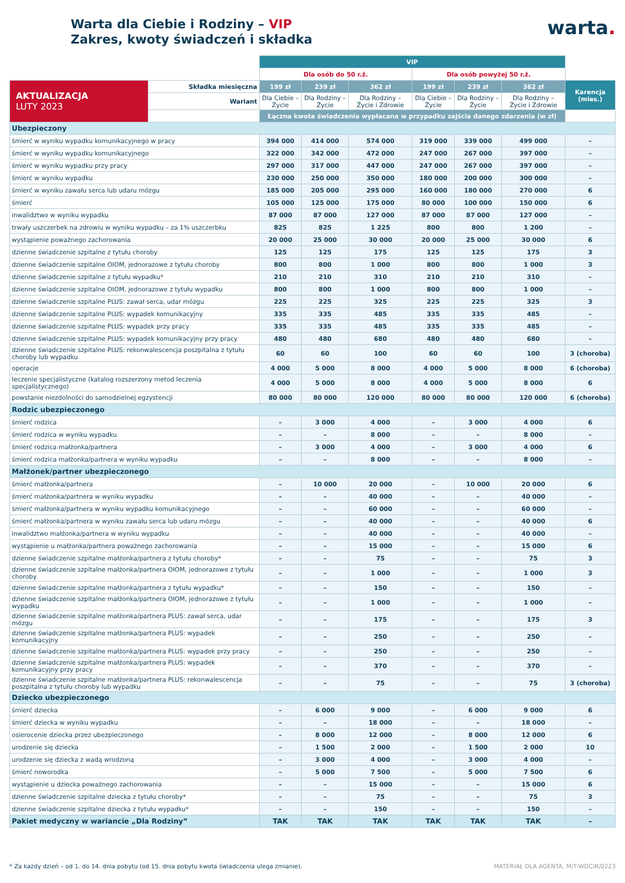Warta dla Ciebie i Rodziny – VIP
Zakres, kwoty świadczeń i składka
warta.
| | | VIP | | | | | | |
| --- | --- | --- | --- | --- | --- | --- | --- | --- |
| | | Dla osób do 50 r.ż. | | | Dla osób powyżej 50 r.ż. | | | |
| AKTUALIZACJA LUTY 2023 | Składka miesięczna | 199 zł | 239 zł | 362 zł | 199 zł | 239 zł | 362 zł | Karencja (mies.) |
| | Wariant | Dla Ciebie – Życie | Dla Rodziny – Życie | Dla Rodziny – Życie i Zdrowie | Dla Ciebie – Życie | Dla Rodziny – Życie | Dla Rodziny – Życie i Zdrowie | |
| | | Łączna kwota świadczenia wypłacana w przypadku zajścia danego zdarzenia (w zł) | | | | | | |
| Ubezpieczony | | | | | | | | |
| śmierć w wyniku wypadku komunikacyjnego w pracy | | 394 000 | 414 000 | 574 000 | 319 000 | 339 000 | 499 000 | – |
| śmierć w wyniku wypadku komunikacyjnego | | 322 000 | 342 000 | 472 000 | 247 000 | 267 000 | 397 000 | – |
| śmierć w wyniku wypadku przy pracy | | 297 000 | 317 000 | 447 000 | 247 000 | 267 000 | 397 000 | – |
| śmierć w wyniku wypadku | | 230 000 | 250 000 | 350 000 | 180 000 | 200 000 | 300 000 | – |
| śmierć w wyniku zawału serca lub udaru mózgu | | 185 000 | 205 000 | 295 000 | 160 000 | 180 000 | 270 000 | 6 |
| śmierć | | 105 000 | 125 000 | 175 000 | 80 000 | 100 000 | 150 000 | 6 |
| inwalidztwo w wyniku wypadku | | 87 000 | 87 000 | 127 000 | 87 000 | 87 000 | 127 000 | – |
| trwały uszczerbek na zdrowiu w wyniku wypadku – za 1% uszczerbku | | 825 | 825 | 1 225 | 800 | 800 | 1 200 | – |
| wystąpienie poważnego zachorowania | | 20 000 | 25 000 | 30 000 | 20 000 | 25 000 | 30 000 | 6 |
| dzienne świadczenie szpitalne z tytułu choroby | | 125 | 125 | 175 | 125 | 125 | 175 | 3 |
| dzienne świadczenie szpitalne OIOM, jednorazowe z tytułu choroby | | 800 | 800 | 1 000 | 800 | 800 | 1 000 | 3 |
| dzienne świadczenie szpitalne z tytułu wypadku* | | 210 | 210 | 310 | 210 | 210 | 310 | – |
| dzienne świadczenie szpitalne OIOM, jednorazowe z tytułu wypadku | | 800 | 800 | 1 000 | 800 | 800 | 1 000 | – |
| dzienne świadczenie szpitalne PLUS: zawał serca, udar mózgu | | 225 | 225 | 325 | 225 | 225 | 325 | 3 |
| dzienne świadczenie szpitalne PLUS: wypadek komunikacyjny | | 335 | 335 | 485 | 335 | 335 | 485 | – |
| dzienne świadczenie szpitalne PLUS: wypadek przy pracy | | 335 | 335 | 485 | 335 | 335 | 485 | – |
| dzienne świadczenie szpitalne PLUS: wypadek komunikacyjny przy pracy | | 480 | 480 | 680 | 480 | 480 | 680 | – |
| dzienne świadczenie szpitalne PLUS: rekonwalescencja poszpitalna z tytułu choroby lub wypadku | | 60 | 60 | 100 | 60 | 60 | 100 | 3 (choroba) |
| operacje | | 4 000 | 5 000 | 8 000 | 4 000 | 5 000 | 8 000 | 6 (choroba) |
| leczenie specjalistyczne (katalog rozszerzony metod leczenia specjalistycznego) | | 4 000 | 5 000 | 8 000 | 4 000 | 5 000 | 8 000 | 6 |
| powstanie niezdolności do samodzielnej egzystencji | | 80 000 | 80 000 | 120 000 | 80 000 | 80 000 | 120 000 | 6 (choroba) |
| Rodzic ubezpieczonego | | | | | | | | |
| śmierć rodzica | | – | 3 000 | 4 000 | – | 3 000 | 4 000 | 6 |
| śmierć rodzica w wyniku wypadku | | – | – | 8 000 | – | – | 8 000 | – |
| śmierć rodzica małżonka/partnera | | – | 3 000 | 4 000 | – | 3 000 | 4 000 | 6 |
| śmierć rodzica małżonka/partnera w wyniku wypadku | | – | – | 8 000 | – | – | 8 000 | – |
| Małżonek/partner ubezpieczonego | | | | | | | | |
| śmierć małżonka/partnera | | – | 10 000 | 20 000 | – | 10 000 | 20 000 | 6 |
| śmierć małżonka/partnera w wyniku wypadku | | – | – | 40 000 | – | – | 40 000 | – |
| śmierć małżonka/partnera w wyniku wypadku komunikacyjnego | | – | – | 60 000 | – | – | 60 000 | – |
| śmierć małżonka/partnera w wyniku zawału serca lub udaru mózgu | | – | – | 40 000 | – | – | 40 000 | 6 |
| inwalidztwo małżonka/partnera w wyniku wypadku | | – | – | 40 000 | – | – | 40 000 | – |
| wystąpienie u małżonka/partnera poważnego zachorowania | | – | – | 15 000 | – | – | 15 000 | 6 |
| dzienne świadczenie szpitalne małżonka/partnera z tytułu choroby* | | – | – | 75 | – | – | 75 | 3 |
| dzienne świadczenie szpitalne małżonka/partnera OIOM, jednorazowe z tytułu choroby | | – | – | 1 000 | – | – | 1 000 | 3 |
| dzienne świadczenie szpitalne małżonka/partnera z tytułu wypadku* | | – | – | 150 | – | – | 150 | – |
| dzienne świadczenie szpitalne małżonka/partnera OIOM, jednorazowe z tytułu wypadku | | – | – | 1 000 | – | – | 1 000 | – |
| dzienne świadczenie szpitalne małżonka/partnera PLUS: zawał serca, udar mózgu | | – | – | 175 | – | – | 175 | 3 |
| dzienne świadczenie szpitalne małżonka/partnera PLUS: wypadek komunikacyjny | | – | – | 250 | – | – | 250 | – |
| dzienne świadczenie szpitalne małżonka/partnera PLUS: wypadek przy pracy | | – | – | 250 | – | – | 250 | – |
| dzienne świadczenie szpitalne małżonka/partnera PLUS: wypadek komunikacyjny przy pracy | | – | – | 370 | – | – | 370 | – |
| dzienne świadczenie szpitalne małżonka/partnera PLUS: rekonwalescencja poszpitalna z tytułu choroby lub wypadku | | – | – | 75 | – | – | 75 | 3 (choroba) |
| Dziecko ubezpieczonego | | | | | | | | |
| śmierć dziecka | | – | 6 000 | 9 000 | – | 6 000 | 9 000 | 6 |
| śmierć dziecka w wyniku wypadku | | – | – | 18 000 | – | – | 18 000 | – |
| osierocenie dziecka przez ubezpieczonego | | – | 8 000 | 12 000 | – | 8 000 | 12 000 | 6 |
| urodzenie się dziecka | | – | 1 500 | 2 000 | – | 1 500 | 2 000 | 10 |
| urodzenie się dziecka z wadą wrodzoną | | – | 3 000 | 4 000 | – | 3 000 | 4 000 | – |
| śmierć noworodka | | – | 5 000 | 7 500 | – | 5 000 | 7 500 | 6 |
| wystąpienie u dziecka poważnego zachorowania | | – | – | 15 000 | – | – | 15 000 | 6 |
| dzienne świadczenie szpitalne dziecka z tytułu choroby* | | – | – | 75 | – | – | 75 | 3 |
| dzienne świadczenie szpitalne dziecka z tytułu wypadku* | | – | – | 150 | – | – | 150 | – |
| Pakiet medyczny w wariancie „Dla Rodziny” | | TAK | TAK | TAK | TAK | TAK | TAK | – |
* Za każdy dzień – od 1. do 14. dnia pobytu (od 15. dnia pobytu kwota świadczenia ulega zmianie). MATERIAŁ DLA AGENTA, M/T-WDCIR/0223